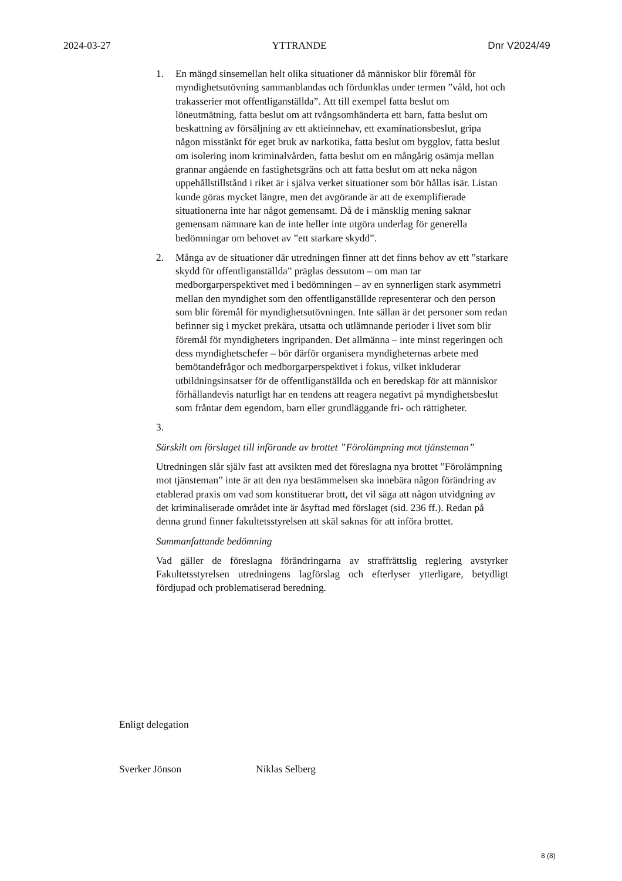2024-03-27 YTTRANDE Dnr V2024/49
1. En mängd sinsemellan helt olika situationer då människor blir föremål för myndighetsutövning sammanblandas och fördunklas under termen ”våld, hot och trakasserier mot offentliganställda”. Att till exempel fatta beslut om löneutmätning, fatta beslut om att tvångsomhänderta ett barn, fatta beslut om beskattning av försäljning av ett aktieinnehav, ett examinationsbeslut, gripa någon misstänkt för eget bruk av narkotika, fatta beslut om bygglov, fatta beslut om isolering inom kriminalvården, fatta beslut om en mångårig osämja mellan grannar angående en fastighetsgräns och att fatta beslut om att neka någon uppehållstillstånd i riket är i själva verket situationer som bör hållas isär. Listan kunde göras mycket längre, men det avgörande är att de exemplifierade situationerna inte har något gemensamt. Då de i mänsklig mening saknar gemensam nämnare kan de inte heller inte utgöra underlag för generella bedömningar om behovet av ”ett starkare skydd”.
2. Många av de situationer där utredningen finner att det finns behov av ett ”starkare skydd för offentliganställda” präglas dessutom – om man tar medborgarperspektivet med i bedömningen – av en synnerligen stark asymmetri mellan den myndighet som den offentliganställde representerar och den person som blir föremål för myndighetsutövningen. Inte sällan är det personer som redan befinner sig i mycket prekära, utsatta och utlämnande perioder i livet som blir föremål för myndigheters ingripanden. Det allmänna – inte minst regeringen och dess myndighetschefer – bör därför organisera myndigheternas arbete med bemötandefrågor och medborgarperspektivet i fokus, vilket inkluderar utbildningsinsatser för de offentliganställda och en beredskap för att människor förhållandevis naturligt har en tendens att reagera negativt på myndighetsbeslut som fråntar dem egendom, barn eller grundläggande fri- och rättigheter.
3.
Särskilt om förslaget till införande av brottet ”Förolämpning mot tjänsteman”
Utredningen slår själv fast att avsikten med det föreslagna nya brottet ”Förolämpning mot tjänsteman” inte är att den nya bestämmelsen ska innebära någon förändring av etablerad praxis om vad som konstituerar brott, det vil säga att någon utvidgning av det kriminaliserade området inte är åsyftad med förslaget (sid. 236 ff.). Redan på denna grund finner fakultetsstyrelsen att skäl saknas för att införa brottet.
Sammanfattande bedömning
Vad gäller de föreslagna förändringarna av straffrättslig reglering avstyrker Fakultetsstyrelsen utredningens lagförslag och efterlyser ytterligare, betydligt fördjupad och problematiserad beredning.
Enligt delegation
Sverker Jönson Niklas Selberg
8 (8)